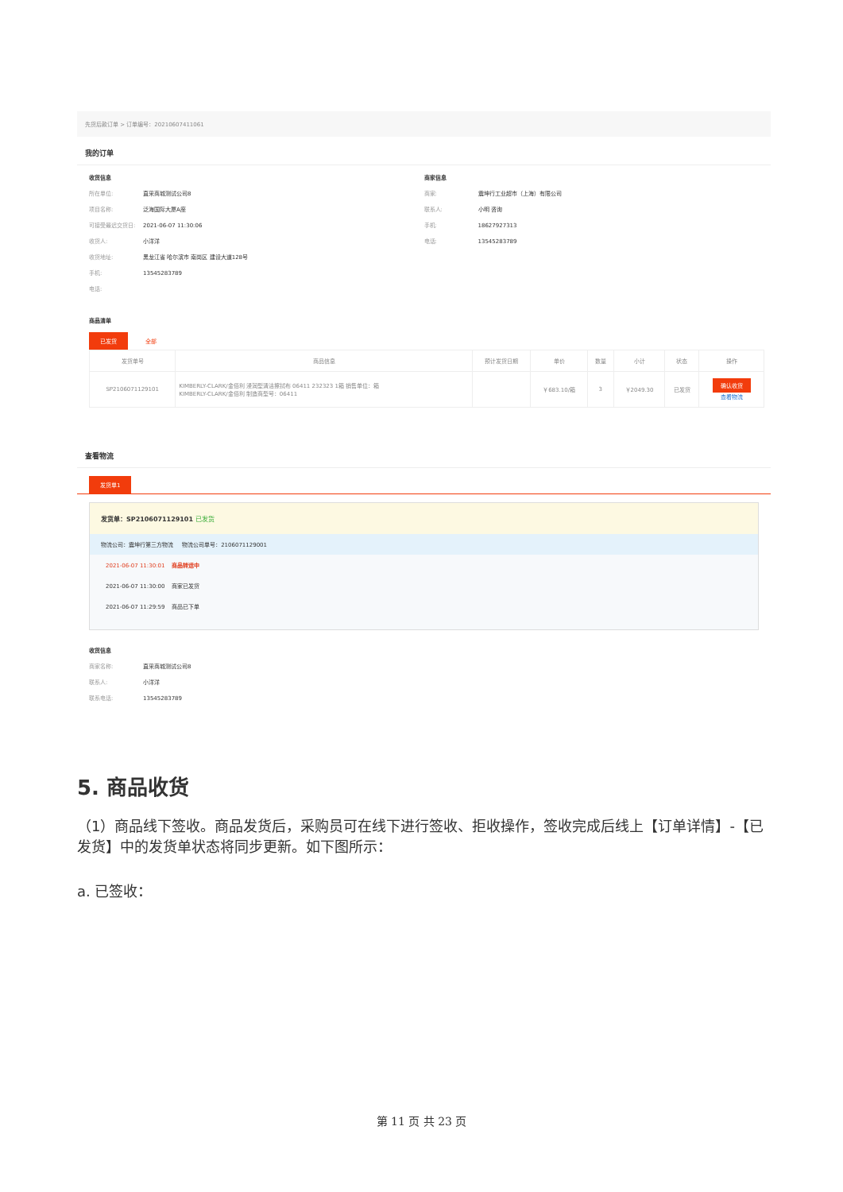先货后款订单 > 订单编号：20210607411061
我的订单
收货信息
所在单位: 直采商城测试公司8
项目名称: 泛海国际大厦A座
可接受最迟交货日: 2021-06-07 11:30:06
收货人: 小洋洋
收货地址: 黑龙江省 哈尔滨市 南岗区 建设大道128号
手机: 13545283789
电话:
商家信息
商家: 震坤行工业超市（上海）有限公司
联系人: 小明 咨询
手机: 18627927313
电话: 13545283789
商品清单
已发货 全部
| 发货单号 | 商品信息 | 预计发货日期 | 单价 | 数量 | 小计 | 状态 | 操作 |
| --- | --- | --- | --- | --- | --- | --- | --- |
| SP2106071129101 | KIMBERLY-CLARK/金佰利 浸润型清洁擦拭布 06411 232323 1箱 销售单位：箱 KIMBERLY-CLARK/金佰利 制造商型号：06411 | | ￥683.10/箱 | 3 | ￥2049.30 | 已发货 | 确认收货 查看物流 |
查看物流
发货单1
发货单：SP2106071129101 已发货
物流公司：震坤行第三方物流 物流公司单号：2106071129001
2021-06-07 11:30:01 商品转运中
2021-06-07 11:30:00 商家已发货
2021-06-07 11:29:59 商品已下单
收货信息
商家名称: 直采商城测试公司8
联系人: 小洋洋
联系电话: 13545283789
5. 商品收货
（1）商品线下签收。商品发货后，采购员可在线下进行签收、拒收操作，签收完成后线上【订单详情】-【已发货】中的发货单状态将同步更新。如下图所示：
a. 已签收：
第 11 页 共 23 页